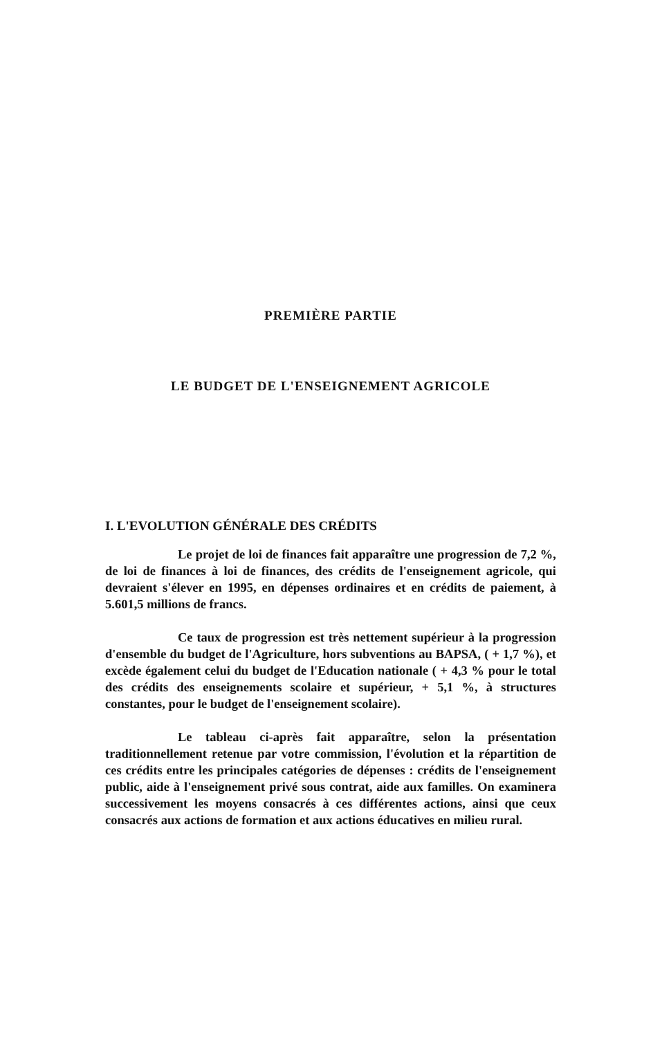PREMIÈRE PARTIE
LE BUDGET DE L'ENSEIGNEMENT AGRICOLE
I. L'EVOLUTION GÉNÉRALE DES CRÉDITS
Le projet de loi de finances fait apparaître une progression de 7,2 %, de loi de finances à loi de finances, des crédits de l'enseignement agricole, qui devraient s'élever en 1995, en dépenses ordinaires et en crédits de paiement, à 5.601,5 millions de francs.
Ce taux de progression est très nettement supérieur à la progression d'ensemble du budget de l'Agriculture, hors subventions au BAPSA, ( + 1,7 %), et excède également celui du budget de l'Education nationale ( + 4,3 % pour le total des crédits des enseignements scolaire et supérieur, + 5,1 %, à structures constantes, pour le budget de l'enseignement scolaire).
Le tableau ci-après fait apparaître, selon la présentation traditionnellement retenue par votre commission, l'évolution et la répartition de ces crédits entre les principales catégories de dépenses : crédits de l'enseignement public, aide à l'enseignement privé sous contrat, aide aux familles. On examinera successivement les moyens consacrés à ces différentes actions, ainsi que ceux consacrés aux actions de formation et aux actions éducatives en milieu rural.